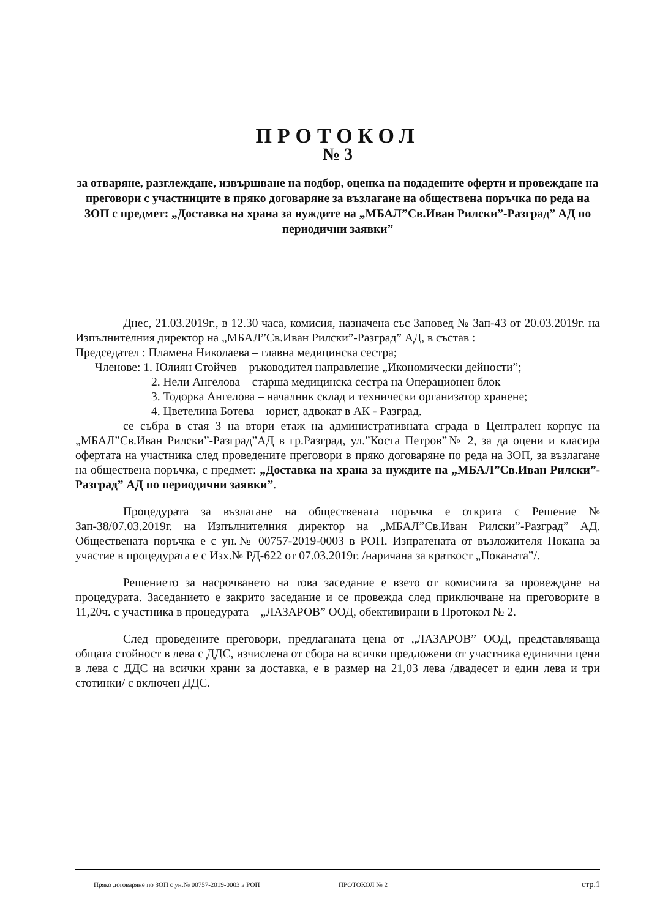ПРОТОКОЛ
№ 3
за отваряне, разглеждане, извършване на подбор, оценка на подадените оферти и провеждане на преговори с участниците в пряко договаряне за възлагане на обществена поръчка по реда на ЗОП с предмет: „Доставка на храна за нуждите на „МБАЛ”Св.Иван Рилски”-Разград” АД по периодични заявки”
Днес, 21.03.2019г., в 12.30 часа, комисия, назначена със Заповед № Зап-43 от 20.03.2019г. на Изпълнителния директор на „МБАЛ”Св.Иван Рилски”-Разград” АД, в състав :
Председател : Пламена Николаева – главна медицинска сестра;
Членове: 1. Юлиян Стойчев – ръководител направление „Икономически дейности”;
2. Нели Ангелова – старша медицинска сестра на Операционен блок
3. Тодорка Ангелова – началник склад и технически организатор хранене;
4. Цветелина Ботева – юрист, адвокат в АК - Разград.
се събра в стая 3 на втори етаж на административната сграда в Централен корпус на „МБАЛ”Св.Иван Рилски”-Разград”АД в гр.Разград, ул.”Коста Петров”№ 2, за да оцени и класира офертата на участника след проведените преговори в пряко договаряне по реда на ЗОП, за възлагане на обществена поръчка, с предмет: „Доставка на храна за нуждите на „МБАЛ”Св.Иван Рилски”-Разград” АД по периодични заявки”.
Процедурата за възлагане на обществената поръчка е открита с Решение № Зап-38/07.03.2019г. на Изпълнителния директор на „МБАЛ”Св.Иван Рилски”-Разград” АД. Обществената поръчка е с ун.№ 00757-2019-0003 в РОП. Изпратената от възложителя Покана за участие в процедурата е с Изх.№ РД-622 от 07.03.2019г. /наричана за краткост „Поканата”/.
Решението за насрочването на това заседание е взето от комисията за провеждане на процедурата. Заседанието е закрито заседание и се провежда след приключване на преговорите в 11,20ч. с участника в процедурата – „ЛАЗАРОВ” ООД, обективирани в Протокол № 2.
След проведените преговори, предлаганата цена от „ЛАЗАРОВ” ООД, представляваща общата стойност в лева с ДДС, изчислена от сбора на всички предложени от участника единични цени в лева с ДДС на всички храни за доставка, е в размер на 21,03 лева /двадесет и един лева и три стотинки/ с включен ДДС.
Пряко договаряне по ЗОП с ун.№ 00757-2019-0003 в РОП ПРОТОКОЛ № 2 стр.1